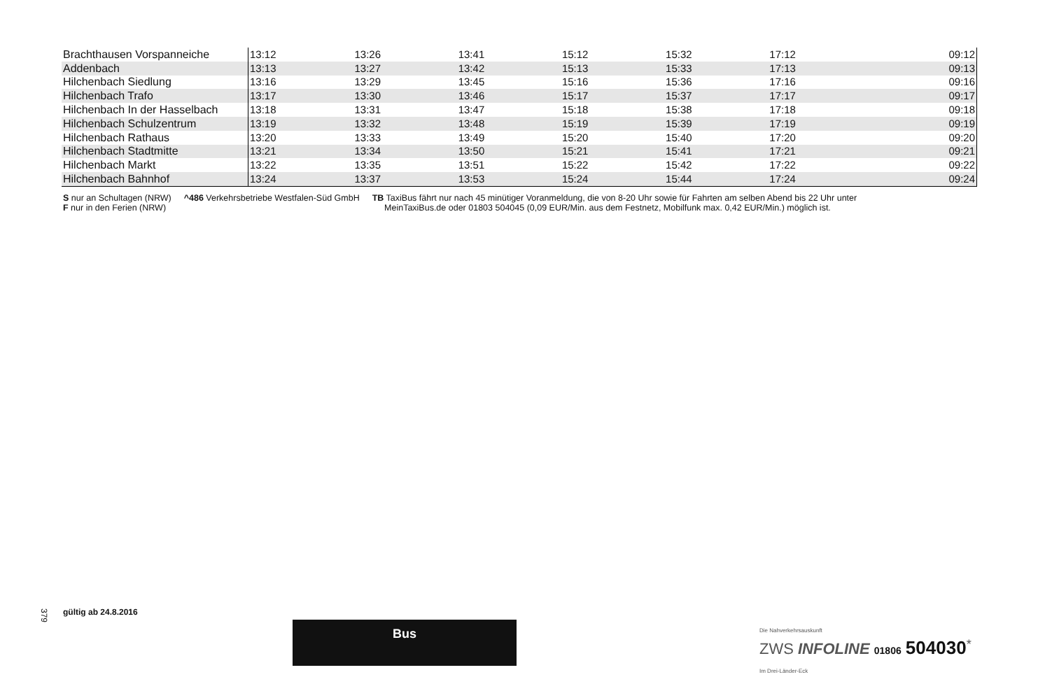| Brachthausen Vorspanneiche | 13:12 | 13:26 | 13:41 | 15:12 | 15:32 | 17:12 | 09:12 |
| Addenbach | 13:13 | 13:27 | 13:42 | 15:13 | 15:33 | 17:13 | 09:13 |
| Hilchenbach Siedlung | 13:16 | 13:29 | 13:45 | 15:16 | 15:36 | 17:16 | 09:16 |
| Hilchenbach Trafo | 13:17 | 13:30 | 13:46 | 15:17 | 15:37 | 17:17 | 09:17 |
| Hilchenbach In der Hasselbach | 13:18 | 13:31 | 13:47 | 15:18 | 15:38 | 17:18 | 09:18 |
| Hilchenbach Schulzentrum | 13:19 | 13:32 | 13:48 | 15:19 | 15:39 | 17:19 | 09:19 |
| Hilchenbach Rathaus | 13:20 | 13:33 | 13:49 | 15:20 | 15:40 | 17:20 | 09:20 |
| Hilchenbach Stadtmitte | 13:21 | 13:34 | 13:50 | 15:21 | 15:41 | 17:21 | 09:21 |
| Hilchenbach Markt | 13:22 | 13:35 | 13:51 | 15:22 | 15:42 | 17:22 | 09:22 |
| Hilchenbach Bahnhof | 13:24 | 13:37 | 13:53 | 15:24 | 15:44 | 17:24 | 09:24 |
S nur an Schultagen (NRW)
F nur in den Ferien (NRW)
^486 Verkehrsbetriebe Westfalen-Süd GmbH
TB TaxiBus fährt nur nach 45 minütiger Voranmeldung, die von 8-20 Uhr sowie für Fahrten am selben Abend bis 22 Uhr unter
MeinTaxiBus.de oder 01803 504045 (0,09 EUR/Min. aus dem Festnetz, Mobilfunk max. 0,42 EUR/Min.) möglich ist.
379
gültig ab 24.8.2016
Bus
Die Nahverkehrsauskunft
ZWS INFOLINE 01806 504030<sup>*</sup>
Im Drei-Länder-Eck